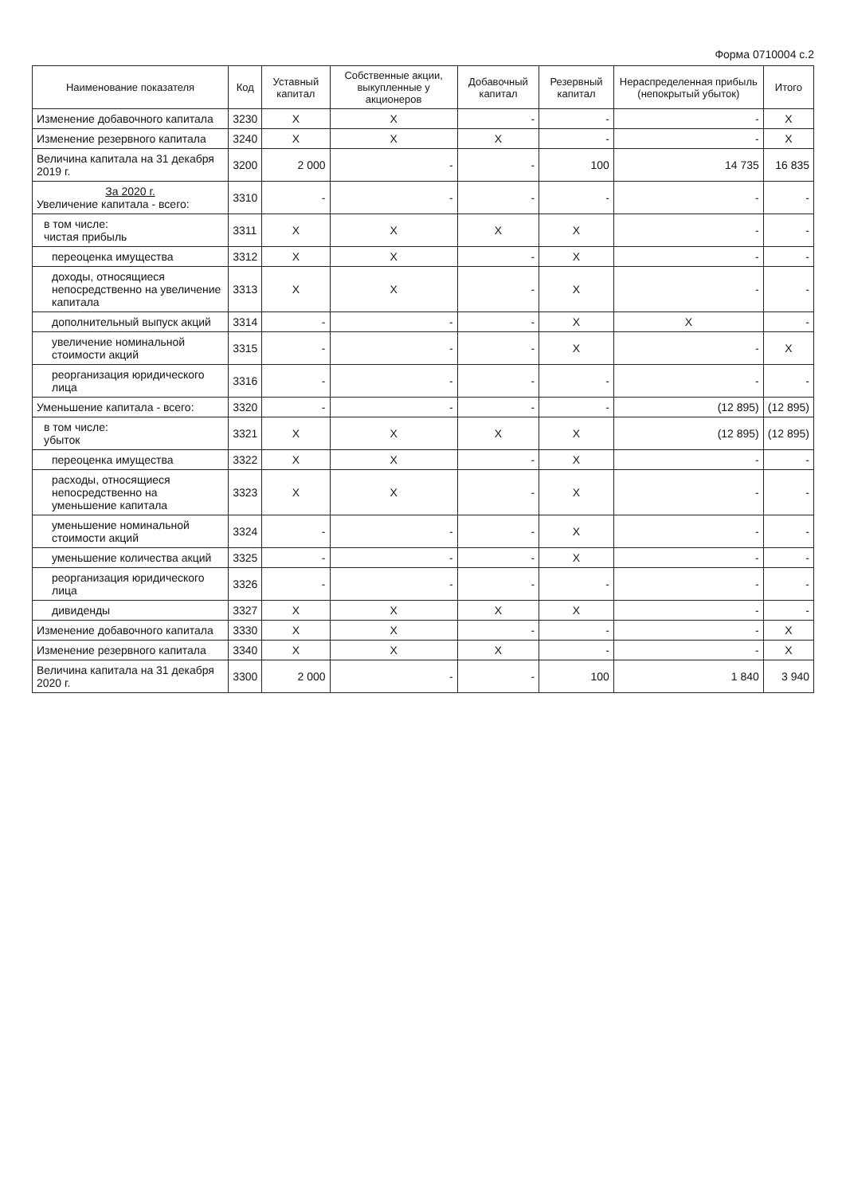Форма 0710004 с.2
| Наименование показателя | Код | Уставный капитал | Собственные акции, выкупленные у акционеров | Добавочный капитал | Резервный капитал | Нераспределенная прибыль (непокрытый убыток) | Итого |
| --- | --- | --- | --- | --- | --- | --- | --- |
| Изменение добавочного капитала | 3230 | X | X | - | - | - | X |
| Изменение резервного капитала | 3240 | X | X | X | - | - | X |
| Величина капитала на 31 декабря 2019 г. | 3200 | 2 000 | - | - | 100 | 14 735 | 16 835 |
| За 2020 г. Увеличение капитала - всего: | 3310 | - | - | - | - | - | - |
| в том числе: чистая прибыль | 3311 | X | X | X | X | - | - |
| переоценка имущества | 3312 | X | X | - | X | - | - |
| доходы, относящиеся непосредственно на увеличение капитала | 3313 | X | X | - | X | - | - |
| дополнительный выпуск акций | 3314 | - | - | - | X | X | - |
| увеличение номинальной стоимости акций | 3315 | - | - | - | X | - | X |
| реорганизация юридического лица | 3316 | - | - | - | - | - | - |
| Уменьшение капитала - всего: | 3320 | - | - | - | - | (12 895) | (12 895) |
| в том числе: убыток | 3321 | X | X | X | X | (12 895) | (12 895) |
| переоценка имущества | 3322 | X | X | - | X | - | - |
| расходы, относящиеся непосредственно на уменьшение капитала | 3323 | X | X | - | X | - | - |
| уменьшение номинальной стоимости акций | 3324 | - | - | - | X | - | - |
| уменьшение количества акций | 3325 | - | - | - | X | - | - |
| реорганизация юридического лица | 3326 | - | - | - | - | - | - |
| дивиденды | 3327 | X | X | X | X | - | - |
| Изменение добавочного капитала | 3330 | X | X | - | - | - | X |
| Изменение резервного капитала | 3340 | X | X | X | - | - | X |
| Величина капитала на 31 декабря 2020 г. | 3300 | 2 000 | - | - | 100 | 1 840 | 3 940 |